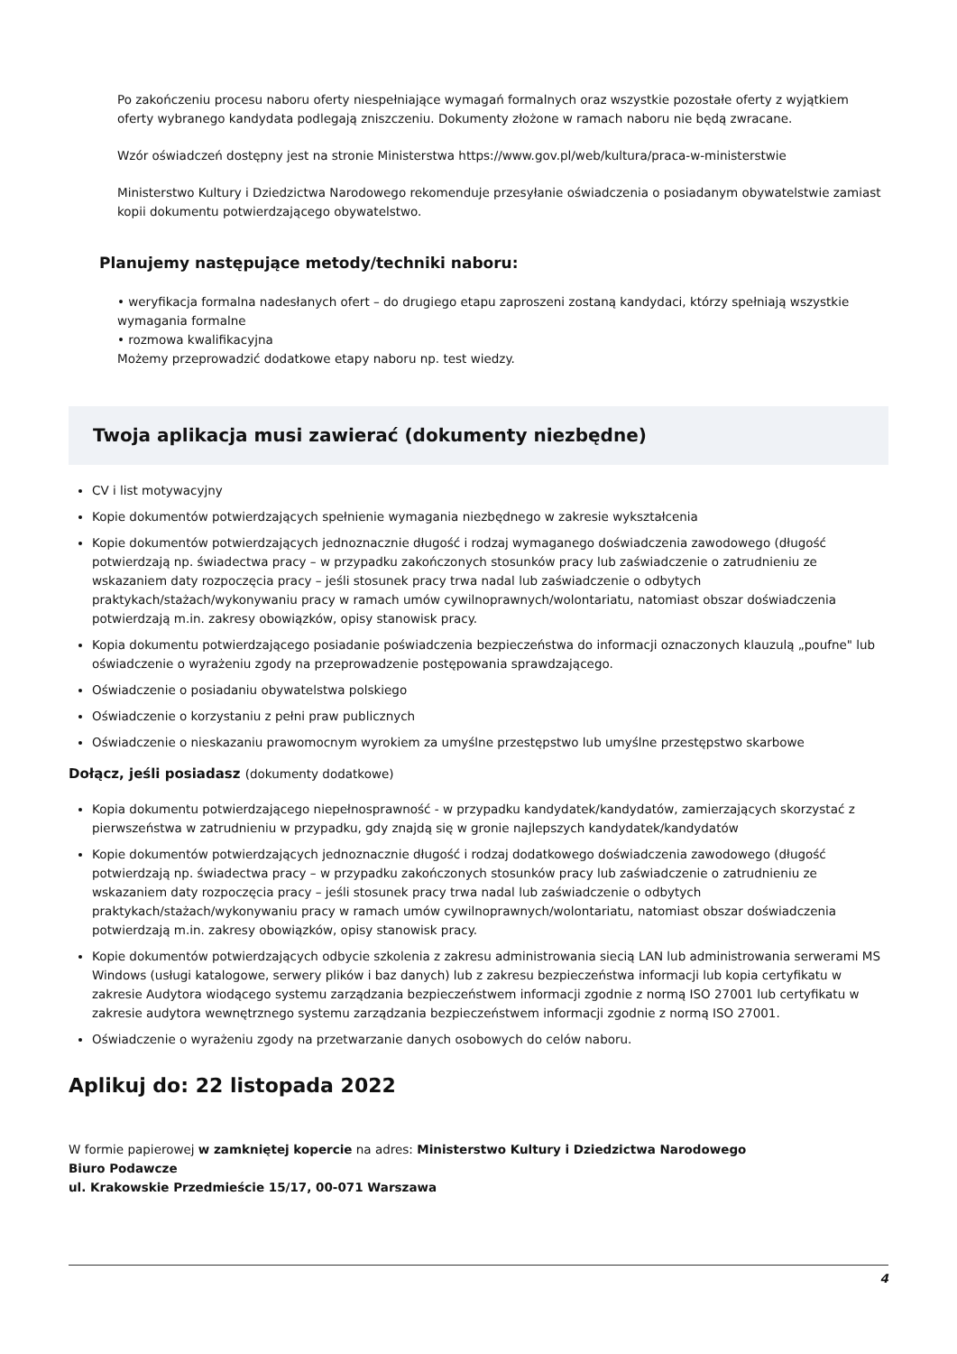Po zakończeniu procesu naboru oferty niespełniające wymagań formalnych oraz wszystkie pozostałe oferty z wyjątkiem oferty wybranego kandydata podlegają zniszczeniu. Dokumenty złożone w ramach naboru nie będą zwracane.
Wzór oświadczeń dostępny jest na stronie Ministerstwa https://www.gov.pl/web/kultura/praca-w-ministerstwie
Ministerstwo Kultury i Dziedzictwa Narodowego rekomenduje przesyłanie oświadczenia o posiadanym obywatelstwie zamiast kopii dokumentu potwierdzającego obywatelstwo.
Planujemy następujące metody/techniki naboru:
• weryfikacja formalna nadesłanych ofert – do drugiego etapu zaproszeni zostaną kandydaci, którzy spełniają wszystkie wymagania formalne
• rozmowa kwalifikacyjna
Możemy przeprowadzić dodatkowe etapy naboru np. test wiedzy.
Twoja aplikacja musi zawierać (dokumenty niezbędne)
CV i list motywacyjny
Kopie dokumentów potwierdzających spełnienie wymagania niezbędnego w zakresie wykształcenia
Kopie dokumentów potwierdzających jednoznacznie długość i rodzaj wymaganego doświadczenia zawodowego (długość potwierdzają np. świadectwa pracy – w przypadku zakończonych stosunków pracy lub zaświadczenie o zatrudnieniu ze wskazaniem daty rozpoczęcia pracy – jeśli stosunek pracy trwa nadal lub zaświadczenie o odbytych praktykach/stażach/wykonywaniu pracy w ramach umów cywilnoprawnych/wolontariatu, natomiast obszar doświadczenia potwierdzają m.in. zakresy obowiązków, opisy stanowisk pracy.
Kopia dokumentu potwierdzającego posiadanie poświadczenia bezpieczeństwa do informacji oznaczonych klauzulą „poufne" lub oświadczenie o wyrażeniu zgody na przeprowadzenie postępowania sprawdzającego.
Oświadczenie o posiadaniu obywatelstwa polskiego
Oświadczenie o korzystaniu z pełni praw publicznych
Oświadczenie o nieskazaniu prawomocnym wyrokiem za umyślne przestępstwo lub umyślne przestępstwo skarbowe
Dołącz, jeśli posiadasz (dokumenty dodatkowe)
Kopia dokumentu potwierdzającego niepełnosprawność - w przypadku kandydatek/kandydatów, zamierzających skorzystać z pierwszeństwa w zatrudnieniu w przypadku, gdy znajdą się w gronie najlepszych kandydatek/kandydatów
Kopie dokumentów potwierdzających jednoznacznie długość i rodzaj dodatkowego doświadczenia zawodowego (długość potwierdzają np. świadectwa pracy – w przypadku zakończonych stosunków pracy lub zaświadczenie o zatrudnieniu ze wskazaniem daty rozpoczęcia pracy – jeśli stosunek pracy trwa nadal lub zaświadczenie o odbytych praktykach/stażach/wykonywaniu pracy w ramach umów cywilnoprawnych/wolontariatu, natomiast obszar doświadczenia potwierdzają m.in. zakresy obowiązków, opisy stanowisk pracy.
Kopie dokumentów potwierdzających odbycie szkolenia z zakresu administrowania siecią LAN lub administrowania serwerami MS Windows (usługi katalogowe, serwery plików i baz danych) lub z zakresu bezpieczeństwa informacji lub kopia certyfikatu w zakresie Audytora wiodącego systemu zarządzania bezpieczeństwem informacji zgodnie z normą ISO 27001 lub certyfikatu w zakresie audytora wewnętrznego systemu zarządzania bezpieczeństwem informacji zgodnie z normą ISO 27001.
Oświadczenie o wyrażeniu zgody na przetwarzanie danych osobowych do celów naboru.
Aplikuj do: 22 listopada 2022
W formie papierowej w zamkniętej kopercie na adres: Ministerstwo Kultury i Dziedzictwa Narodowego
Biuro Podawcze
ul. Krakowskie Przedmieście 15/17, 00-071 Warszawa
4